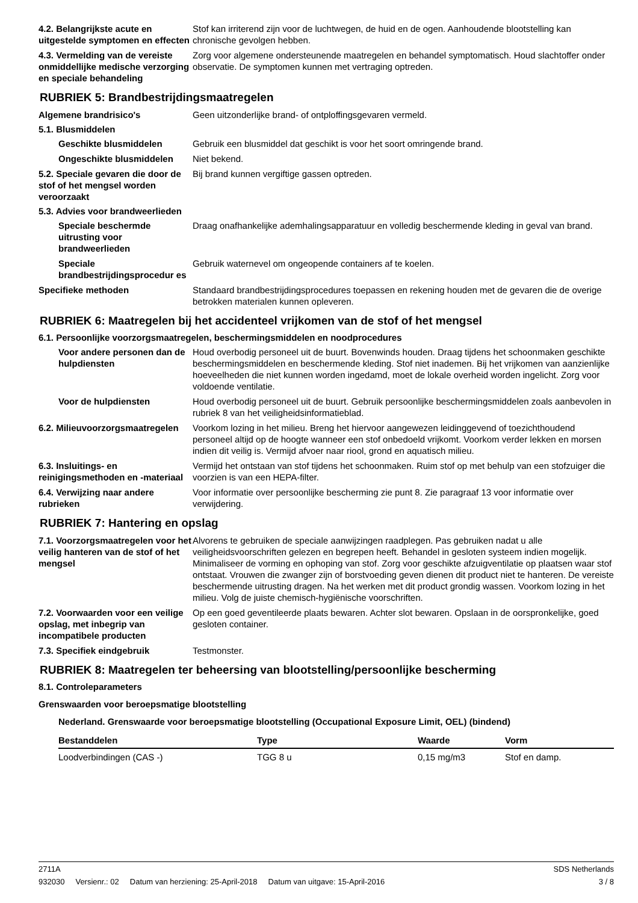4.2. Belangrijkste acute en uitgestelde symptomen en effecten
Stof kan irriterend zijn voor de luchtwegen, de huid en de ogen. Aanhoudende blootstelling kan chronische gevolgen hebben.
4.3. Vermelding van de vereiste onmiddellijke medische verzorging en speciale behandeling
Zorg voor algemene ondersteunende maatregelen en behandel symptomatisch. Houd slachtoffer onder observatie. De symptomen kunnen met vertraging optreden.
RUBRIEK 5: Brandbestrijdingsmaatregelen
Algemene brandrisico's Geen uitzonderlijke brand- of ontploffingsgevaren vermeld.
5.1. Blusmiddelen
Geschikte blusmiddelen Gebruik een blusmiddel dat geschikt is voor het soort omringende brand.
Ongeschikte blusmiddelen Niet bekend.
5.2. Speciale gevaren die door de stof of het mengsel worden veroorzaakt
Bij brand kunnen vergiftige gassen optreden.
5.3. Advies voor brandweerlieden
Speciale beschermde uitrusting voor brandweerlieden
Draag onafhankelijke ademhalingsapparatuur en volledig beschermende kleding in geval van brand.
Speciale brandbestrijdingsprocedur es
Gebruik waternevel om ongeopende containers af te koelen.
Specifieke methoden Standaard brandbestrijdingsprocedures toepassen en rekening houden met de gevaren die de overige betrokken materialen kunnen opleveren.
RUBRIEK 6: Maatregelen bij het accidenteel vrijkomen van de stof of het mengsel
6.1. Persoonlijke voorzorgsmaatregelen, beschermingsmiddelen en noodprocedures
Voor andere personen dan de hulpdiensten
Houd overbodig personeel uit de buurt. Bovenwinds houden. Draag tijdens het schoonmaken geschikte beschermingsmiddelen en beschermende kleding. Stof niet inademen. Bij het vrijkomen van aanzienlijke hoeveelheden die niet kunnen worden ingedamd, moet de lokale overheid worden ingelicht. Zorg voor voldoende ventilatie.
Voor de hulpdiensten Houd overbodig personeel uit de buurt. Gebruik persoonlijke beschermingsmiddelen zoals aanbevolen in rubriek 8 van het veiligheidsinformatieblad.
6.2. Milieuvoorzorgsmaatregelen
Voorkom lozing in het milieu. Breng het hiervoor aangewezen leidinggevend of toezichthoudend personeel altijd op de hoogte wanneer een stof onbedoeld vrijkomt. Voorkom verder lekken en morsen indien dit veilig is. Vermijd afvoer naar riool, grond en aquatisch milieu.
6.3. Insluitings- en reinigingsmethoden en -materiaal
Vermijd het ontstaan van stof tijdens het schoonmaken. Ruim stof op met behulp van een stofzuiger die voorzien is van een HEPA-filter.
6.4. Verwijzing naar andere rubrieken
Voor informatie over persoonlijke bescherming zie punt 8. Zie paragraaf 13 voor informatie over verwijdering.
RUBRIEK 7: Hantering en opslag
7.1. Voorzorgsmaatregelen voor het veilig hanteren van de stof of het mengsel
Alvorens te gebruiken de speciale aanwijzingen raadplegen. Pas gebruiken nadat u alle veiligheidsvoorschriften gelezen en begrepen heeft. Behandel in gesloten systeem indien mogelijk. Minimaliseer de vorming en ophoping van stof. Zorg voor geschikte afzuigventilatie op plaatsen waar stof ontstaat. Vrouwen die zwanger zijn of borstvoeding geven dienen dit product niet te hanteren. De vereiste beschermende uitrusting dragen. Na het werken met dit product grondig wassen. Voorkom lozing in het milieu. Volg de juiste chemisch-hygiënische voorschriften.
7.2. Voorwaarden voor een veilige opslag, met inbegrip van incompatibele producten
Op een goed geventileerde plaats bewaren. Achter slot bewaren. Opslaan in de oorspronkelijke, goed gesloten container.
7.3. Specifiek eindgebruik Testmonster.
RUBRIEK 8: Maatregelen ter beheersing van blootstelling/persoonlijke bescherming
8.1. Controleparameters
Grenswaarden voor beroepsmatige blootstelling
Nederland. Grenswaarde voor beroepsmatige blootstelling (Occupational Exposure Limit, OEL) (bindend)
| Bestanddelen | Type | Waarde | Vorm |
| --- | --- | --- | --- |
| Loodverbindingen (CAS -) | TGG 8 u | 0,15 mg/m3 | Stof en damp. |
2711A SDS Netherlands
932030 Versienr.: 02 Datum van herziening: 25-April-2018 Datum van uitgave: 15-April-2016 3 / 8